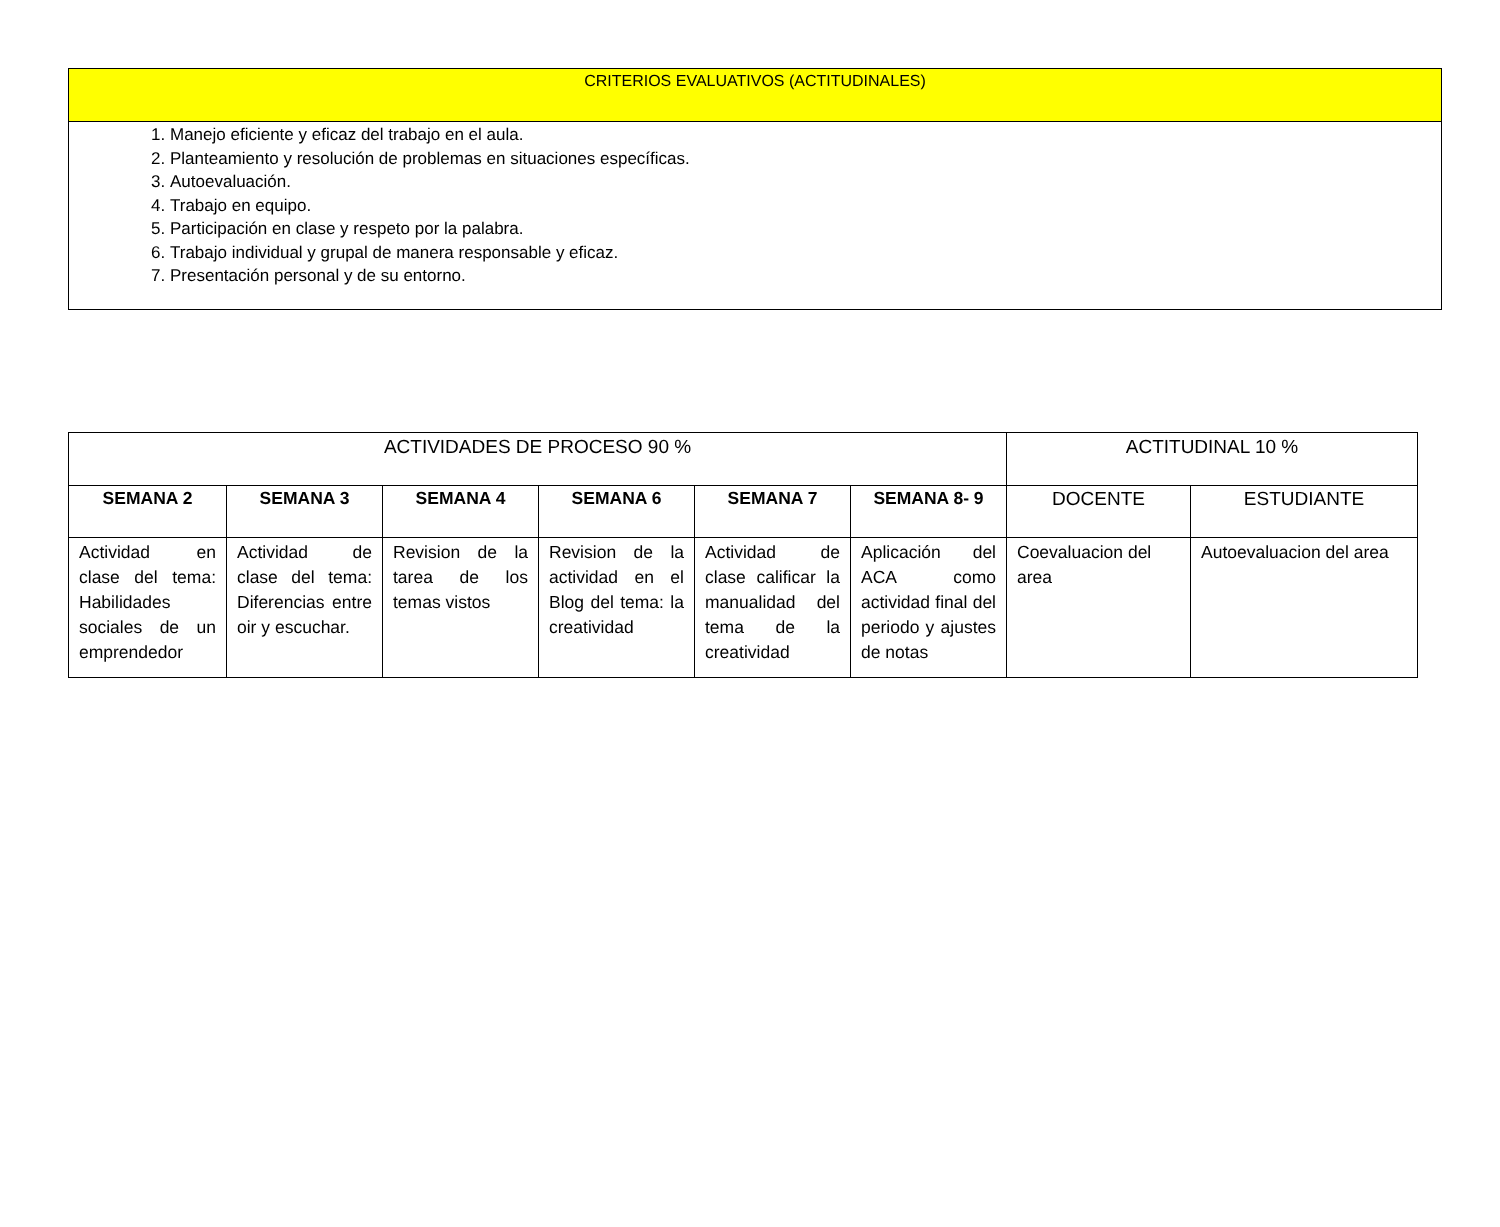| CRITERIOS EVALUATIVOS (ACTITUDINALES) |
| 1. Manejo eficiente y eficaz del trabajo en el aula. 2. Planteamiento y resolución de problemas en situaciones específicas. 3. Autoevaluación. 4. Trabajo en equipo. 5. Participación en clase y respeto por la palabra. 6. Trabajo individual y grupal de manera responsable y eficaz. 7. Presentación personal y de su entorno. |
| ACTIVIDADES DE PROCESO 90 % | | | | | | ACTITUDINAL 10 % | |
| SEMANA 2 | SEMANA 3 | SEMANA 4 | SEMANA 6 | SEMANA 7 | SEMANA 8- 9 | DOCENTE | ESTUDIANTE |
| Actividad en clase del tema: Habilidades sociales de un emprendedor | Actividad de clase del tema: Diferencias entre oir y escuchar. | Revision de la tarea de los temas vistos | Revision de la actividad en el Blog del tema: la creatividad | Actividad de clase calificar la manualidad del tema de la creatividad | Aplicación del ACA como actividad final del periodo y ajustes de notas | Coevaluacion del area | Autoevaluacion del area |